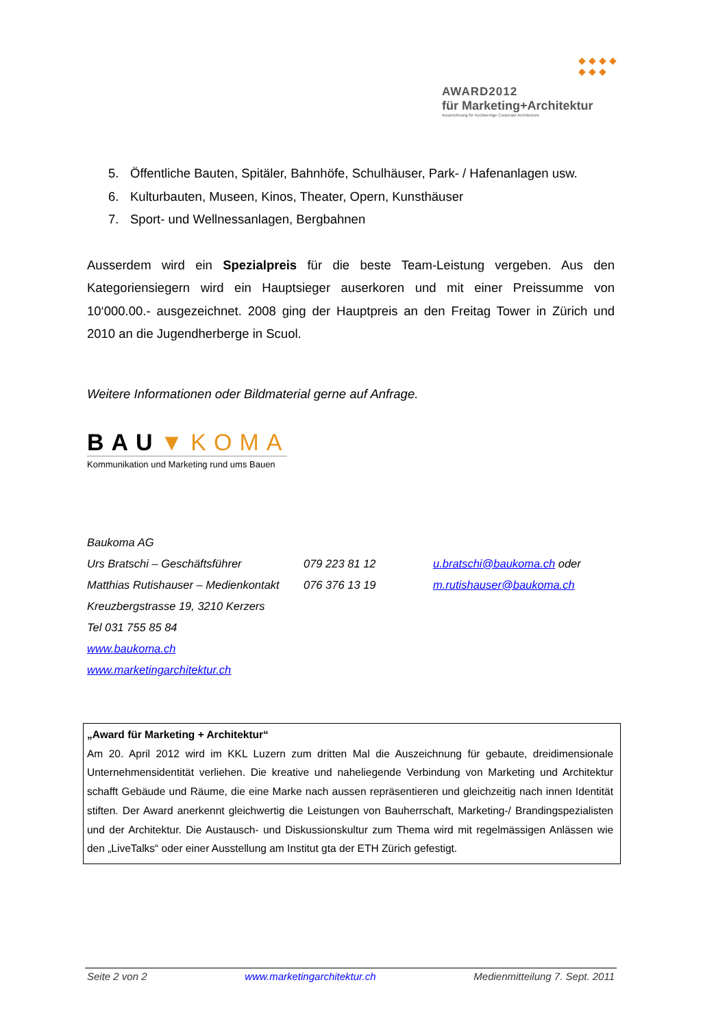◆ ◆ ◆ ◆
◆ ◆ ◆
AWARD2012
für Marketing+Architektur
Auszeichnung für hochwertige Corporate Architecture
5. Öffentliche Bauten, Spitäler, Bahnhöfe, Schulhäuser, Park- / Hafenanlagen usw.
6. Kulturbauten, Museen, Kinos, Theater, Opern, Kunsthäuser
7. Sport- und Wellnessanlagen, Bergbahnen
Ausserdem wird ein Spezialpreis für die beste Team-Leistung vergeben. Aus den Kategoriensiegern wird ein Hauptsieger auserkoren und mit einer Preissumme von 10‘000.00.- ausgezeichnet. 2008 ging der Hauptpreis an den Freitag Tower in Zürich und 2010 an die Jugendherberge in Scuol.
Weitere Informationen oder Bildmaterial gerne auf Anfrage.
BAU▼KOMA
Kommunikation und Marketing rund ums Bauen
| Baukoma AG | | |
| Urs Bratschi – Geschäftsführer | 079 223 81 12 | u.bratschi@baukoma.ch oder |
| Matthias Rutishauser – Medienkontakt | 076 376 13 19 | m.rutishauser@baukoma.ch |
| Kreuzbergstrasse 19, 3210 Kerzers | | |
| Tel 031 755 85 84 | | |
| www.baukoma.ch | | |
| www.marketingarchitektur.ch | | |
„Award für Marketing + Architektur“
Am 20. April 2012 wird im KKL Luzern zum dritten Mal die Auszeichnung für gebaute, dreidimensionale Unternehmensidentität verliehen. Die kreative und naheliegende Verbindung von Marketing und Architektur schafft Gebäude und Räume, die eine Marke nach aussen repräsentieren und gleichzeitig nach innen Identität stiften. Der Award anerkennt gleichwertig die Leistungen von Bauherrschaft, Marketing-/ Brandingspezialisten und der Architektur. Die Austausch- und Diskussionskultur zum Thema wird mit regelmässigen Anlässen wie den „LiveTalks“ oder einer Ausstellung am Institut gta der ETH Zürich gefestigt.
Seite 2 von 2 www.marketingarchitektur.ch Medienmitteilung 7. Sept. 2011